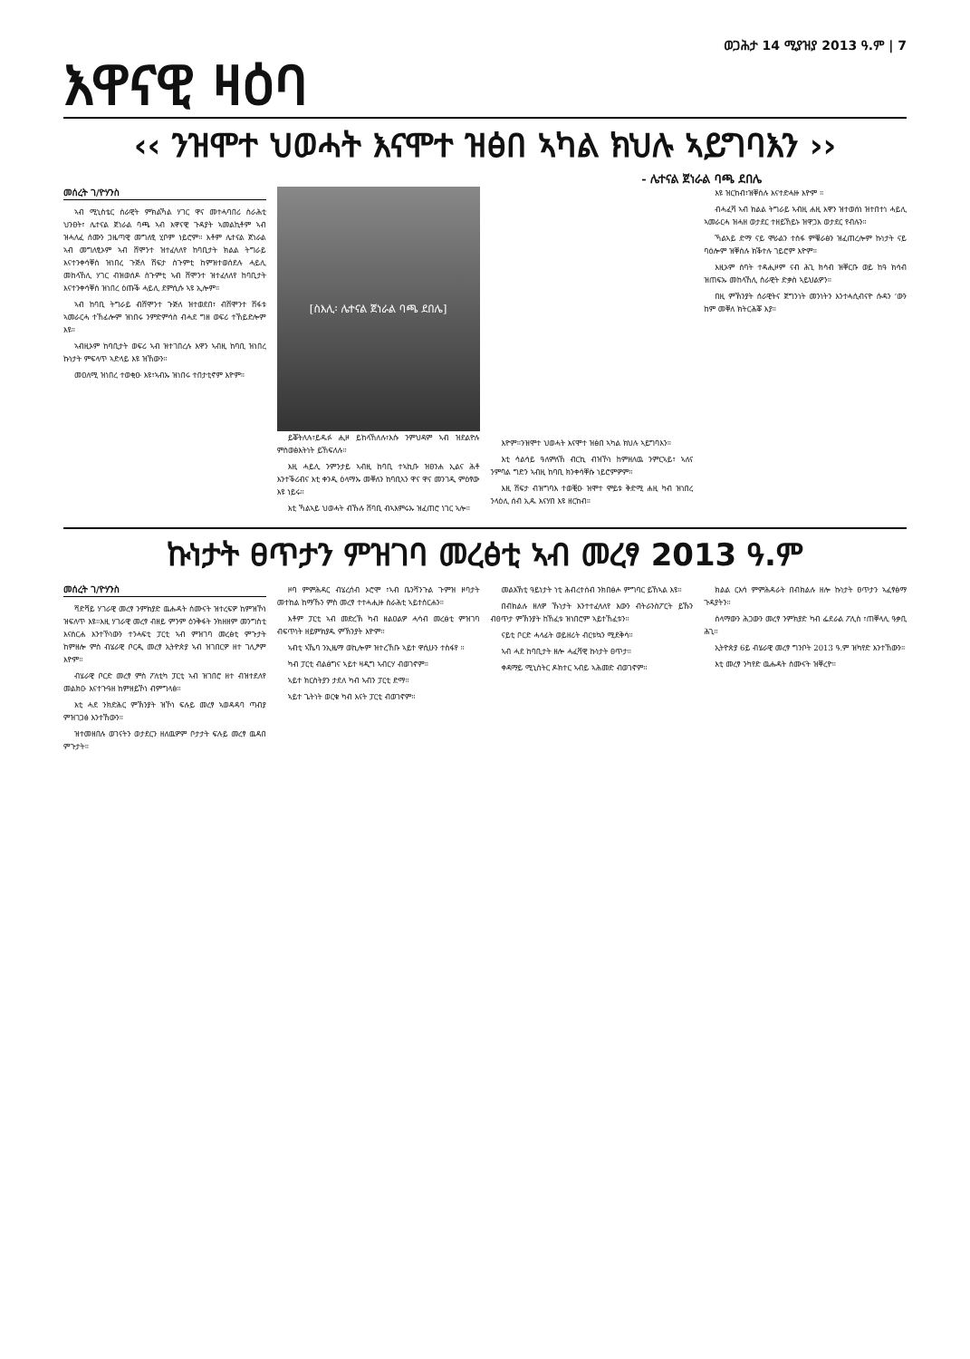ወጋሕታ 14 ሚያዝያ 2013 ዓ.ም | 7
እዋናዊ ዛዕባ
‹‹ ንዝሞተ ህወሓት እናሞተ ዝፅበ ኣካል ክህሉ ኣይግባእን ››
- ሌተናል ጀነራል ባጫ ደበሌ
መሰረት ገ/ዮሃንስ
ኣብ ሚኒስቴር ሰራዊት ምክልኻል ሃገር ዋና መተሓባበሪ ስራሕቲ ህንፀት፣ ሌተናል ጀነራል ባጫ ኣብ እዋናዊ ጉዳያት ኣመልኪቶም ኣብ ዝሓለፈ ሰሙን ጋዜጣዊ መግለፂ ሂቦም ነይሮም። እቶም ሌተናል ጀነራል ኣብ መግለፂኦም ኣብ ሸሞንተ ዝተፈላለየ ከባቢታት ክልል ትግራይ እናተንቀሳቐሰ ዝነበረ ጉጅለ ሽፍታ ስጉምቲ ከምዝተወሰደሉ ሓይሊ መከላኸሊ ሃገር ብዝወሰዶ ስጉምቲ ኣብ ሸሞንተ ዝተፈላለየ ከባቢታት እናተንቀሳቐሰ ዝነበረ ዕጡቕ ሓይሊ ደምሲሱ ኣዩ ኢሎም።
ኣብ ከባቢ ትግራይ ብሸሞንተ ጉጅለ ዝተወደበ፣ ብሸሞንተ ሸፋቱ ኣመራርሓ ተኸፊሎም ዝነበሩ ንምድምሳስ ብሓደ ግዘ ወፍሪ ተኸይድሎም እዩ።
ኣብዚኦም ከባቢታት ወፍሪ ኣብ ዝተገበረሉ እዋን ኣብዚ ከባቢ ዝነበረ ኩነታት ምፍላጥ ኣድላይ እዩ ዝኸውን።
መዐለሚ ዝነበረ ተወቂዑ እዩ፣ኣብኡ ዝነበሩ ተበታቲኖም እዮም።
[ስእሊ፡ ሌተናል ጀነራል ባጫ ደበሌ]
ይቖትለሉ፣ይዱፉ ሒዞ ይከላኸለሉ፣እሱ ንምህዳም ኣብ ዝደልዮሉ ምስወፅእትነት ይኸፍለሉ።
እዚ ሓይሊ ንምንታይ ኣብዚ ከባቢ ተኣኪቡ ዝፀንሐ ኢልና ሕቶ እንተቕሪብና እቲ ቀንዲ ዕላማኡ መቐለን ከባቢኣን ዋና ዋና መንገዲ ምዕፃው እዩ ነይሩ።
እቲ ኻልኣይ ህወሓት ብኹሉ ሸባቢ ብኣእምሩኡ ዝፈጠሮ ነገር ኣሎ።
እዮም።ንዝሞተ ህወሓት እናሞተ ዝፅበ ኣካል ክህሉ ኣይግባእን።
እቲ ሳልሳይ ዓለምለኸ ብርኪ ብዝኾነ ከምዘለዉ ንምርኣይ፣ ኣለና ንምባል ግድን ኣብዚ ከባቢ ክንቀሳቐሱ ነይሮምዎም።
እዚ ሽፍታ ብዝግባእ ተወቒዑ ዝሞተ ሞይቱ ቅድሚ ሐዚ ካብ ዝነበረ ንላዕሊ ሰብ ኢዱ እናሃበ እዩ ዘርከብ።
እዩ ዝርከብ፣ዝቐሰሉ እናተድሓዙ እዮም ።
ብሓፈሻ ኣብ ክልል ትግራይ ኣብዚ ሐዚ እዋን ዝተወሰነ ዝተበተነ ሓይሊ ኣመራርሓ ዝሓዘ ወታደር ተዘይኸይኑ ዝዋጋእ ወታደር የብሉን።
ኻልኣይ ድማ ናይ ሞራልን ተስፋ ምቑራፅን ዝፈጠረሎም ኩነታት ናይ ባዕሎም ዝቐሰሉ ክቕተሉ ገይሮም እዮም።
እዚኦም ሰባት ተዳሒዞም ናብ ሕጊ ክሳብ ዝቐርቡ ወይ ከዓ ክሳብ ዝጠፍኡ መከላኸሊ ሰራዊት ድቃስ ኣይህልዎን።
በዚ ምኽንያት ሰራዊትና ጀግንነት መንነትን እንተሓሲብናዮ ሱዳን ‘ውን ከም መቐለ ክትርሕቖ እያ።
ኩነታት ፀጥታን ምዝገባ መረፅቲ ኣብ መረፃ 2013 ዓ.ም
መሰረት ገ/ዮሃንስ
ሻድሻይ ሃገራዊ መረፃ ንምክያድ ዉሑዳት ሰሙናት ዝተረፍዎ ከምዝኾነ ዝፍለጥ እዩ።እዚ ሃገራዊ መረፃ ብዘይ ምንም ዕንቅፋት ንክዘዘም መንግስቲ እናሰርሐ እንተኾነውን ተንሓፍቲ ፓርቲ ኣብ ምዝገባ መረፅቲ ምጉታት ከምዘሎ ምስ ብሄራዊ ቦርዲ መረፃ ኢትዮጵያ ኣብ ዝገበርዎ ዘተ ገሊፆም እዮም።
ብሄራዊ ቦርድ መረፃ ምስ ፖለቲካ ፓርቲ ኣብ ዝገበሮ ዘተ ብዝተደለየ መልክዑ እናተጉዓዘ ከምዘይኾነ ብምግላፅ።
እቲ ሓደ ንክድሕር ምኽንያት ዝኾነ ፍሉይ መረፃ ኣወዳዳባ ጣብያ ምዝገጋፅ እንተኸውን።
ዝተመዘበሉ ወገናትን ወታደርን ዘለዉዎም ቦታታት ፍሉይ መረፃ ዉዳበ ምጉታት።
ዞባ ምምሕዳር ብሄረሰብ ኦሮሞ ፣ኣብ ቤንሻንጉል ጉምዝ ዞባታት መተከል ከማኹን ምስ መረፃ ተተሓሒዙ ስራሕቲ ኣይተሰርሐን።
እቶም ፓርቲ ኣብ መድረኽ ካብ ዘልዐልዎ ሓሳብ መረፅቲ ምዝገባ ብፍጥነት ዘይምክያዱ ምኽንያት እዮም።
ኣብቲ ኣኼባ ንኢዜማ ወኪሎም ዝተረኸቡ ኣይተ ዋሲሁን ተስፋየ ።
ካብ ፓርቲ ብልፅግና ኣይተ ዛዲግ ኣብርሃ ብወገኖም።
ኣይተ ክርስትያን ታደለ ካብ ኣብን ፓርቲ ድማ።
ኣይተ ጌትነት ወርቁ ካብ እናት ፓርቲ ብወገኖም።
መልእኽቲ ዓይነታት ነቲ ሕብረተሰብ ንክበፅሖ ምግባር ይኸኣል እዩ።
በብክልሉ ዘለዎ ኹነታት እንተተፈላለየ እውን ብትራንስፖርት ይኹን ብፀጥታ ምኽንያት ከኸፈቱ ዝነበሮም ኣይተኸፈቱን።
ናይቲ ቦርድ ሓላፊት ወይዘሪት ብርቱኳን ሚደቅሳ።
ኣብ ሓደ ከባቢታት ዘሎ ሓፈሻዊ ኩነታት ፀጥታ።
ቀዳማይ ሚኒስትር ዶክተር ኣብይ ኣሕመድ ብወገኖም።
ክልል ርእሳ ምምሕዳራት በብክልሉ ዘሎ ኩነታት ፀጥታን ኣፈፃፅማ ጉዳያትን።
ሰላማውን ሕጋውን መረፃ ንምክያድ ካብ ፌደራል ፖሊስ ፣ጠቐላሊ ዓቃቢ ሕጊ።
ኢትዮጵያ 6ይ ብሄራዊ መረፃ ግንቦት 2013 ዓ.ም ዝካየድ እንተኸውን።
እቲ መረፃ ንካየድ ዉሑዳት ሰሙናት ዝቐረዮ።